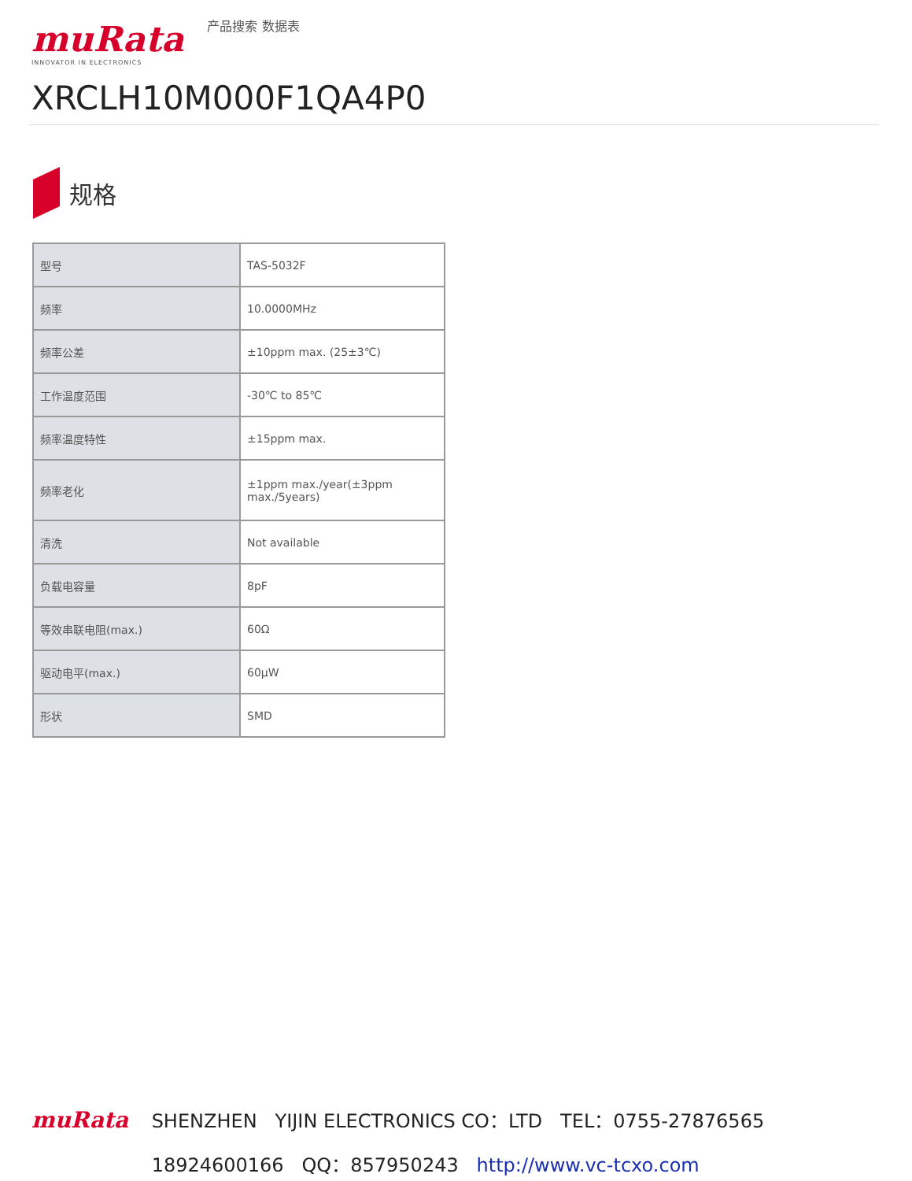muRata
INNOVATOR IN ELECTRONICS
产品搜索 数据表
XRCLH10M000F1QA4P0
规格
| 型号 | TAS-5032F |
| 频率 | 10.0000MHz |
| 频率公差 | ±10ppm max. (25±3℃) |
| 工作温度范围 | -30℃ to 85℃ |
| 频率温度特性 | ±15ppm max. |
| 频率老化 | ±1ppm max./year(±3ppm max./5years) |
| 清洗 | Not available |
| 负载电容量 | 8pF |
| 等效串联电阻(max.) | 60Ω |
| 驱动电平(max.) | 60μW |
| 形状 | SMD |
muRata SHENZHEN YIJIN ELECTRONICS CO：LTD TEL：0755-27876565
18924600166 QQ：857950243 http://www.vc-tcxo.com